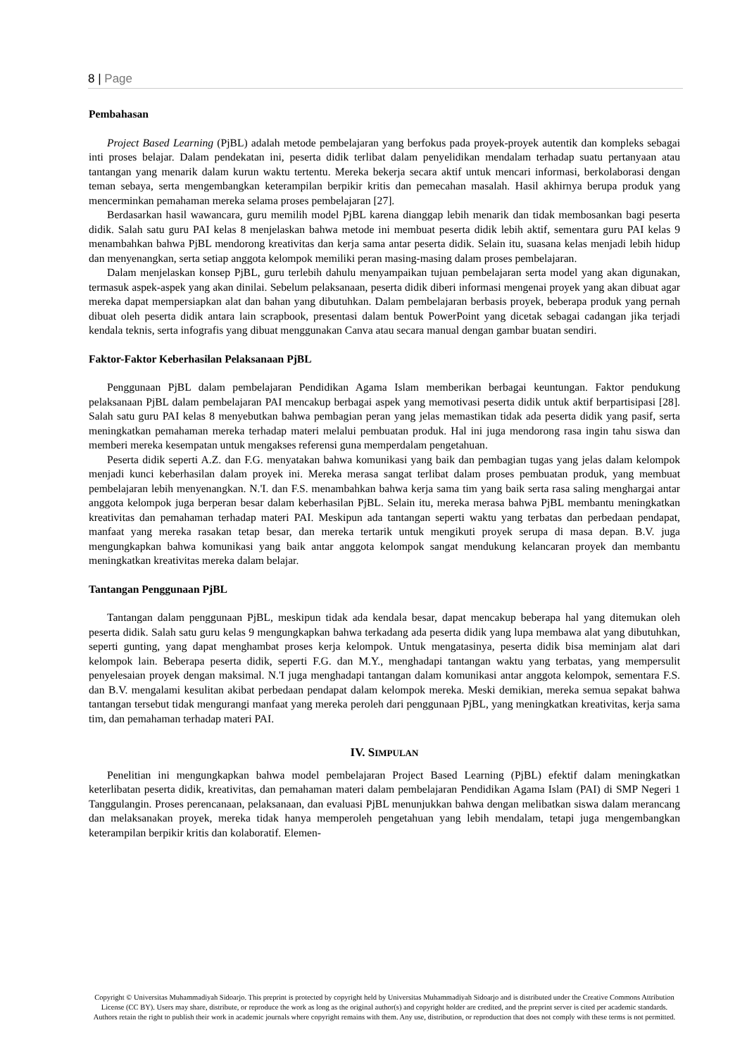8 | Page
Pembahasan
Project Based Learning (PjBL) adalah metode pembelajaran yang berfokus pada proyek-proyek autentik dan kompleks sebagai inti proses belajar. Dalam pendekatan ini, peserta didik terlibat dalam penyelidikan mendalam terhadap suatu pertanyaan atau tantangan yang menarik dalam kurun waktu tertentu. Mereka bekerja secara aktif untuk mencari informasi, berkolaborasi dengan teman sebaya, serta mengembangkan keterampilan berpikir kritis dan pemecahan masalah. Hasil akhirnya berupa produk yang mencerminkan pemahaman mereka selama proses pembelajaran [27].
Berdasarkan hasil wawancara, guru memilih model PjBL karena dianggap lebih menarik dan tidak membosankan bagi peserta didik. Salah satu guru PAI kelas 8 menjelaskan bahwa metode ini membuat peserta didik lebih aktif, sementara guru PAI kelas 9 menambahkan bahwa PjBL mendorong kreativitas dan kerja sama antar peserta didik. Selain itu, suasana kelas menjadi lebih hidup dan menyenangkan, serta setiap anggota kelompok memiliki peran masing-masing dalam proses pembelajaran.
Dalam menjelaskan konsep PjBL, guru terlebih dahulu menyampaikan tujuan pembelajaran serta model yang akan digunakan, termasuk aspek-aspek yang akan dinilai. Sebelum pelaksanaan, peserta didik diberi informasi mengenai proyek yang akan dibuat agar mereka dapat mempersiapkan alat dan bahan yang dibutuhkan. Dalam pembelajaran berbasis proyek, beberapa produk yang pernah dibuat oleh peserta didik antara lain scrapbook, presentasi dalam bentuk PowerPoint yang dicetak sebagai cadangan jika terjadi kendala teknis, serta infografis yang dibuat menggunakan Canva atau secara manual dengan gambar buatan sendiri.
Faktor-Faktor Keberhasilan Pelaksanaan PjBL
Penggunaan PjBL dalam pembelajaran Pendidikan Agama Islam memberikan berbagai keuntungan. Faktor pendukung pelaksanaan PjBL dalam pembelajaran PAI mencakup berbagai aspek yang memotivasi peserta didik untuk aktif berpartisipasi [28]. Salah satu guru PAI kelas 8 menyebutkan bahwa pembagian peran yang jelas memastikan tidak ada peserta didik yang pasif, serta meningkatkan pemahaman mereka terhadap materi melalui pembuatan produk. Hal ini juga mendorong rasa ingin tahu siswa dan memberi mereka kesempatan untuk mengakses referensi guna memperdalam pengetahuan.
Peserta didik seperti A.Z. dan F.G. menyatakan bahwa komunikasi yang baik dan pembagian tugas yang jelas dalam kelompok menjadi kunci keberhasilan dalam proyek ini. Mereka merasa sangat terlibat dalam proses pembuatan produk, yang membuat pembelajaran lebih menyenangkan. N.'I. dan F.S. menambahkan bahwa kerja sama tim yang baik serta rasa saling menghargai antar anggota kelompok juga berperan besar dalam keberhasilan PjBL. Selain itu, mereka merasa bahwa PjBL membantu meningkatkan kreativitas dan pemahaman terhadap materi PAI. Meskipun ada tantangan seperti waktu yang terbatas dan perbedaan pendapat, manfaat yang mereka rasakan tetap besar, dan mereka tertarik untuk mengikuti proyek serupa di masa depan. B.V. juga mengungkapkan bahwa komunikasi yang baik antar anggota kelompok sangat mendukung kelancaran proyek dan membantu meningkatkan kreativitas mereka dalam belajar.
Tantangan Penggunaan PjBL
Tantangan dalam penggunaan PjBL, meskipun tidak ada kendala besar, dapat mencakup beberapa hal yang ditemukan oleh peserta didik. Salah satu guru kelas 9 mengungkapkan bahwa terkadang ada peserta didik yang lupa membawa alat yang dibutuhkan, seperti gunting, yang dapat menghambat proses kerja kelompok. Untuk mengatasinya, peserta didik bisa meminjam alat dari kelompok lain. Beberapa peserta didik, seperti F.G. dan M.Y., menghadapi tantangan waktu yang terbatas, yang mempersulit penyelesaian proyek dengan maksimal. N.'I juga menghadapi tantangan dalam komunikasi antar anggota kelompok, sementara F.S. dan B.V. mengalami kesulitan akibat perbedaan pendapat dalam kelompok mereka. Meski demikian, mereka semua sepakat bahwa tantangan tersebut tidak mengurangi manfaat yang mereka peroleh dari penggunaan PjBL, yang meningkatkan kreativitas, kerja sama tim, dan pemahaman terhadap materi PAI.
IV. SIMPULAN
Penelitian ini mengungkapkan bahwa model pembelajaran Project Based Learning (PjBL) efektif dalam meningkatkan keterlibatan peserta didik, kreativitas, dan pemahaman materi dalam pembelajaran Pendidikan Agama Islam (PAI) di SMP Negeri 1 Tanggulangin. Proses perencanaan, pelaksanaan, dan evaluasi PjBL menunjukkan bahwa dengan melibatkan siswa dalam merancang dan melaksanakan proyek, mereka tidak hanya memperoleh pengetahuan yang lebih mendalam, tetapi juga mengembangkan keterampilan berpikir kritis dan kolaboratif. Elemen-
Copyright © Universitas Muhammadiyah Sidoarjo. This preprint is protected by copyright held by Universitas Muhammadiyah Sidoarjo and is distributed under the Creative Commons Attribution License (CC BY). Users may share, distribute, or reproduce the work as long as the original author(s) and copyright holder are credited, and the preprint server is cited per academic standards.
Authors retain the right to publish their work in academic journals where copyright remains with them. Any use, distribution, or reproduction that does not comply with these terms is not permitted.